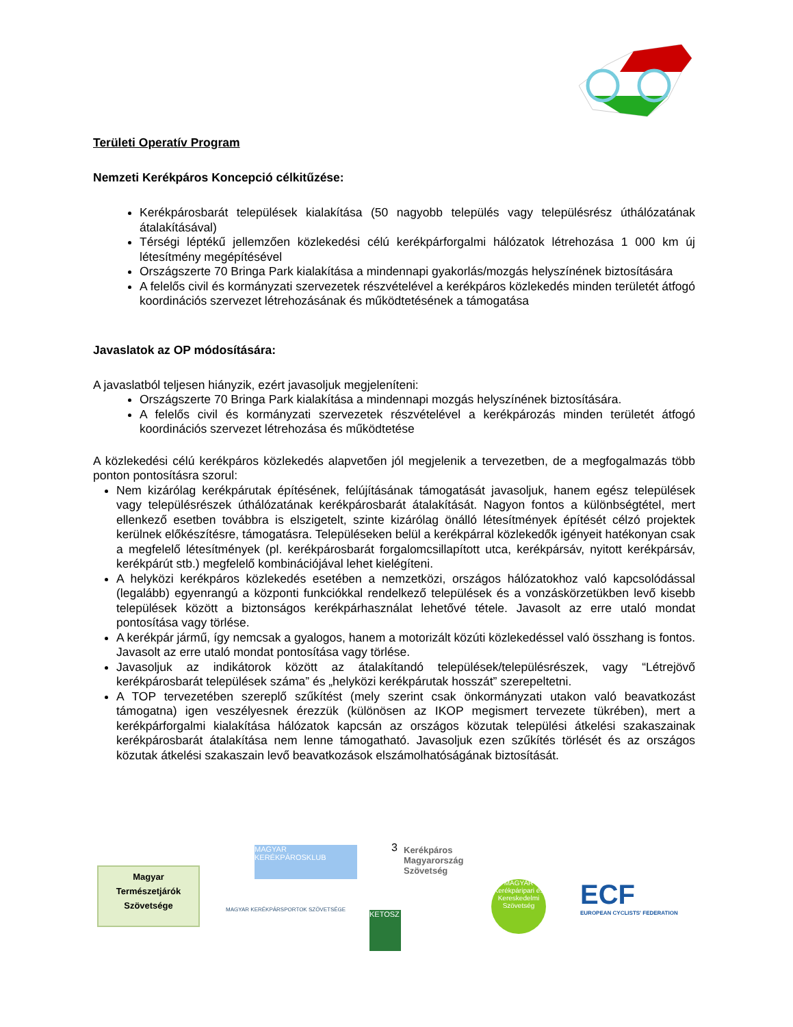Területi Operatív Program
Nemzeti Kerékpáros Koncepció célkitűzése:
Kerékpárosbarát települések kialakítása (50 nagyobb település vagy településrész úthálózatának átalakításával)
Térségi léptékű jellemzően közlekedési célú kerékpárforgalmi hálózatok létrehozása 1 000 km új létesítmény megépítésével
Országszerte 70 Bringa Park kialakítása a mindennapi gyakorlás/mozgás helyszínének biztosítására
A felelős civil és kormányzati szervezetek részvételével a kerékpáros közlekedés minden területét átfogó koordinációs szervezet létrehozásának és működtetésének a támogatása
Javaslatok az OP módosítására:
A javaslatból teljesen hiányzik, ezért javasoljuk megjeleníteni:
Országszerte 70 Bringa Park kialakítása a mindennapi mozgás helyszínének biztosítására.
A felelős civil és kormányzati szervezetek részvételével a kerékpározás minden területét átfogó koordinációs szervezet létrehozása és működtetése
A közlekedési célú kerékpáros közlekedés alapvetően jól megjelenik a tervezetben, de a megfogalmazás több ponton pontosításra szorul:
Nem kizárólag kerékpárutak építésének, felújításának támogatását javasoljuk, hanem egész települések vagy településrészek úthálózatának kerékpárosbarát átalakítását. Nagyon fontos a különbségtétel, mert ellenkező esetben továbbra is elszigetelt, szinte kizárólag önálló létesítmények építését célzó projektek kerülnek előkészítésre, támogatásra. Településeken belül a kerékpárral közlekedők igényeit hatékonyan csak a megfelelő létesítmények (pl. kerékpárosbarát forgalomcsillapított utca, kerékpársáv, nyitott kerékpársáv, kerékpárút stb.) megfelelő kombinációjával lehet kielégíteni.
A helyközi kerékpáros közlekedés esetében a nemzetközi, országos hálózatokhoz való kapcsolódással (legalább) egyenrangú a központi funkciókkal rendelkező települések és a vonzáskörzetükben levő kisebb települések között a biztonságos kerékpárhasználat lehetővé tétele. Javasolt az erre utaló mondat pontosítása vagy törlése.
A kerékpár jármű, így nemcsak a gyalogos, hanem a motorizált közúti közlekedéssel való összhang is fontos. Javasolt az erre utaló mondat pontosítása vagy törlése.
Javasoljuk az indikátorok között az átalakítandó települések/településrészek, vagy “Létrejövő kerékpárosbarát települések száma” és „helyközi kerékpárutak hosszát” szerepeltetni.
A TOP tervezetében szereplő szűkítést (mely szerint csak önkormányzati utakon való beavatkozást támogatna) igen veszélyesnek érezzük (különösen az IKOP megismert tervezete tükrében), mert a kerékpárforgalmi kialakítása hálózatok kapcsán az országos közutak települési átkelési szakaszainak kerékpárosbarát átalakítása nem lenne támogatható. Javasoljuk ezen szűkítés törlését és az országos közutak átkelési szakaszain levő beavatkozások elszámolhatóságának biztosítását.
3
Magyar
Természetjárók
Szövetsége
MAGYAR KERÉKPÁROSKLUB
Kerékpáros Magyarország Szövetség
ECF
EUROPEAN CYCLISTS' FEDERATION
MAGYAR KERÉKPÁRSPORTOK SZÖVETSÉGE
KETOSZ
MAGYAR Kerékpáripari és Kereskedelmi Szövetség